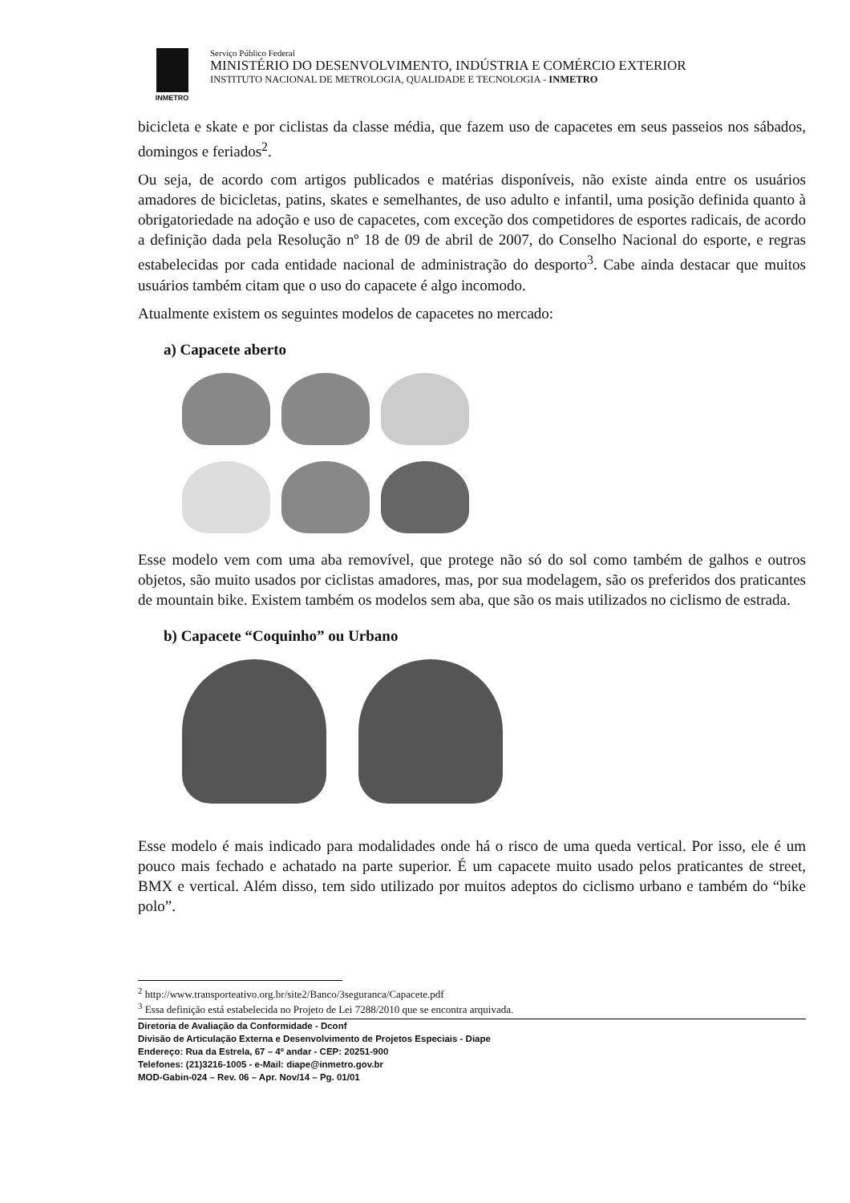INMETRO
Serviço Público Federal
MINISTÉRIO DO DESENVOLVIMENTO, INDÚSTRIA E COMÉRCIO EXTERIOR
INSTITUTO NACIONAL DE METROLOGIA, QUALIDADE E TECNOLOGIA - INMETRO
bicicleta e skate e por ciclistas da classe média, que fazem uso de capacetes em seus passeios nos sábados, domingos e feriados<sup>2</sup>.
Ou seja, de acordo com artigos publicados e matérias disponíveis, não existe ainda entre os usuários amadores de bicicletas, patins, skates e semelhantes, de uso adulto e infantil, uma posição definida quanto à obrigatoriedade na adoção e uso de capacetes, com exceção dos competidores de esportes radicais, de acordo a definição dada pela Resolução nº 18 de 09 de abril de 2007, do Conselho Nacional do esporte, e regras estabelecidas por cada entidade nacional de administração do desporto<sup>3</sup>. Cabe ainda destacar que muitos usuários também citam que o uso do capacete é algo incomodo.
Atualmente existem os seguintes modelos de capacetes no mercado:
a) Capacete aberto
Esse modelo vem com uma aba removível, que protege não só do sol como também de galhos e outros objetos, são muito usados por ciclistas amadores, mas, por sua modelagem, são os preferidos dos praticantes de mountain bike. Existem também os modelos sem aba, que são os mais utilizados no ciclismo de estrada.
b) Capacete “Coquinho” ou Urbano
Esse modelo é mais indicado para modalidades onde há o risco de uma queda vertical. Por isso, ele é um pouco mais fechado e achatado na parte superior. É um capacete muito usado pelos praticantes de street, BMX e vertical. Além disso, tem sido utilizado por muitos adeptos do ciclismo urbano e também do “bike polo”.
<sup>2</sup> http://www.transporteativo.org.br/site2/Banco/3seguranca/Capacete.pdf
<sup>3</sup> Essa definição está estabelecida no Projeto de Lei 7288/2010 que se encontra arquivada.
Diretoria de Avaliação da Conformidade - Dconf
Divisão de Articulação Externa e Desenvolvimento de Projetos Especiais - Diape
Endereço: Rua da Estrela, 67 – 4º andar - CEP: 20251-900
Telefones: (21)3216-1005 - e-Mail: diape@inmetro.gov.br
MOD-Gabin-024 – Rev. 06 – Apr. Nov/14 – Pg. 01/01